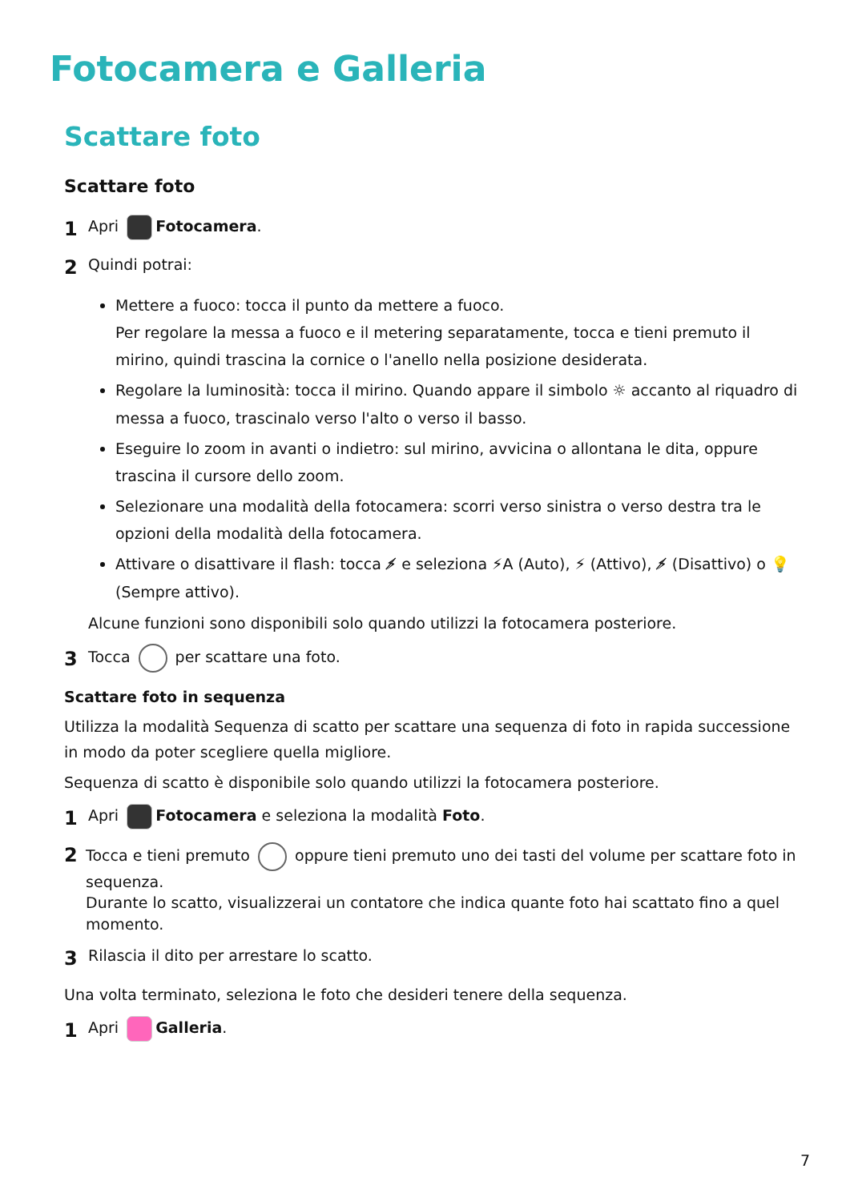Fotocamera e Galleria
Scattare foto
Scattare foto
1 Apri Fotocamera.
2 Quindi potrai:
Mettere a fuoco: tocca il punto da mettere a fuoco.
Per regolare la messa a fuoco e il metering separatamente, tocca e tieni premuto il mirino, quindi trascina la cornice o l'anello nella posizione desiderata.
Regolare la luminosità: tocca il mirino. Quando appare il simbolo ☼ accanto al riquadro di messa a fuoco, trascinalo verso l'alto o verso il basso.
Eseguire lo zoom in avanti o indietro: sul mirino, avvicina o allontana le dita, oppure trascina il cursore dello zoom.
Selezionare una modalità della fotocamera: scorri verso sinistra o verso destra tra le opzioni della modalità della fotocamera.
Attivare o disattivare il flash: tocca ⚡̸ e seleziona ⚡A (Auto), ⚡ (Attivo), ⚡̸ (Disattivo) o 💡 (Sempre attivo).
Alcune funzioni sono disponibili solo quando utilizzi la fotocamera posteriore.
3 Tocca per scattare una foto.
Scattare foto in sequenza
Utilizza la modalità Sequenza di scatto per scattare una sequenza di foto in rapida successione in modo da poter scegliere quella migliore.
Sequenza di scatto è disponibile solo quando utilizzi la fotocamera posteriore.
1 Apri Fotocamera e seleziona la modalità Foto.
2 Tocca e tieni premuto oppure tieni premuto uno dei tasti del volume per scattare foto in sequenza.
Durante lo scatto, visualizzerai un contatore che indica quante foto hai scattato fino a quel momento.
3 Rilascia il dito per arrestare lo scatto.
Una volta terminato, seleziona le foto che desideri tenere della sequenza.
1 Apri Galleria.
7